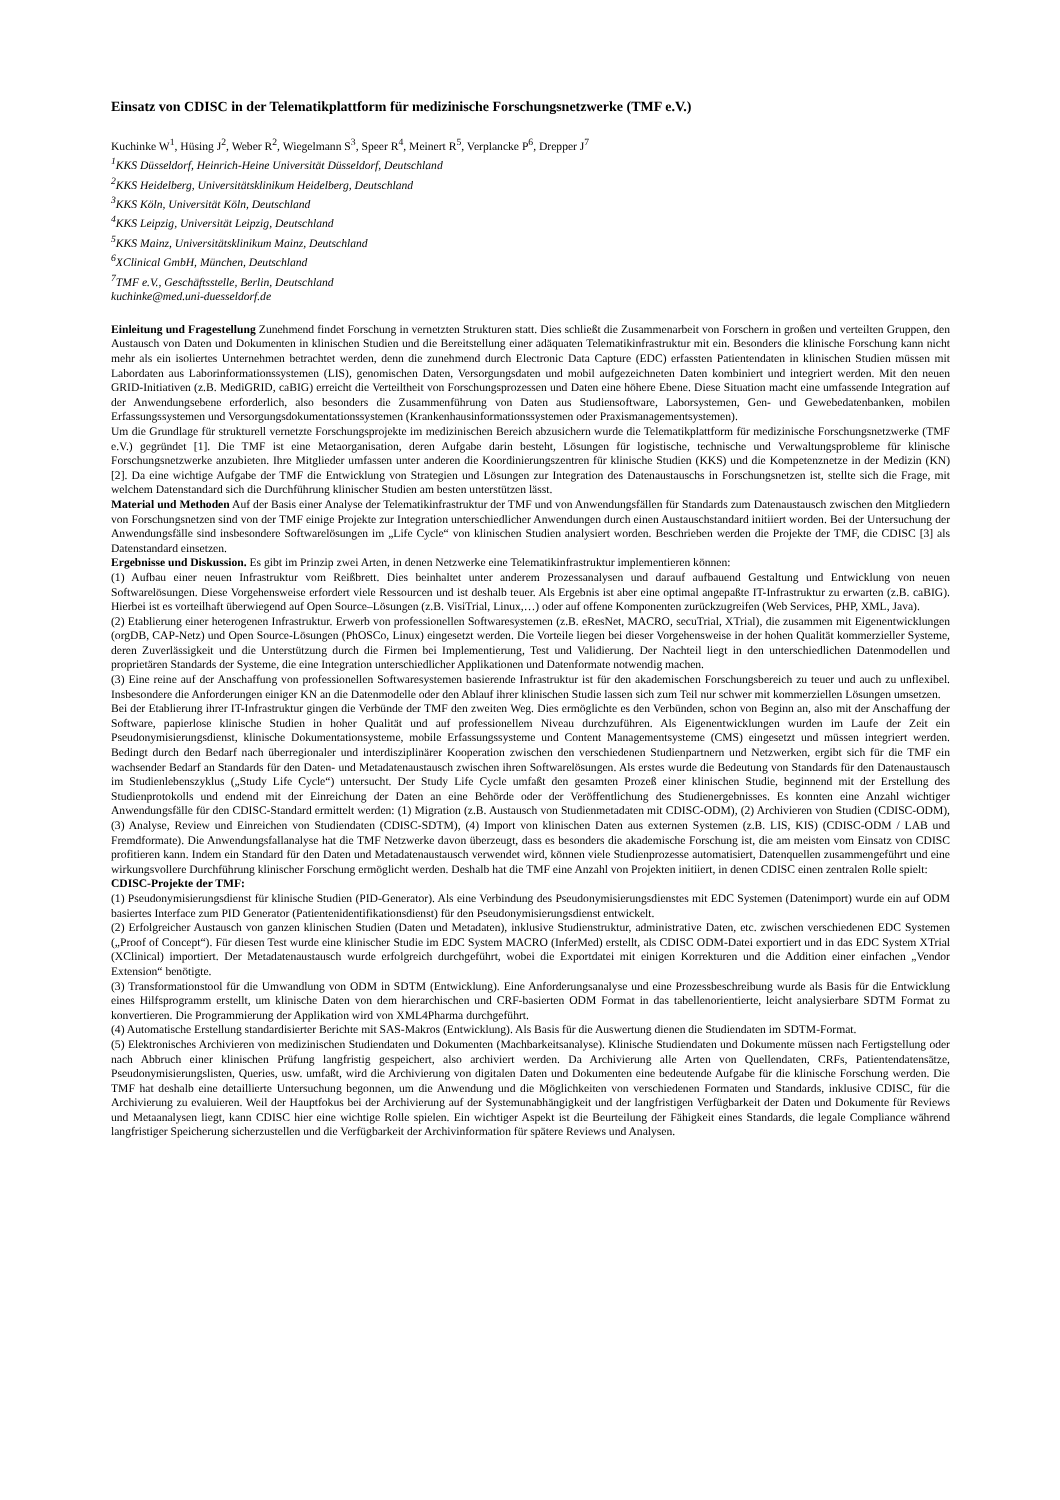Einsatz von CDISC in der Telematikplattform für medizinische Forschungsnetzwerke (TMF e.V.)
Kuchinke W<sup>1</sup>, Hüsing J<sup>2</sup>, Weber R<sup>2</sup>, Wiegelmann S<sup>3</sup>, Speer R<sup>4</sup>, Meinert R<sup>5</sup>, Verplancke P<sup>6</sup>, Drepper J<sup>7</sup>
<sup>1</sup> KKS Düsseldorf, Heinrich-Heine Universität Düsseldorf, Deutschland
<sup>2</sup> KKS Heidelberg, Universitätsklinikum Heidelberg, Deutschland
<sup>3</sup> KKS Köln, Universität Köln, Deutschland
<sup>4</sup> KKS Leipzig, Universität Leipzig, Deutschland
<sup>5</sup> KKS Mainz, Universitätsklinikum Mainz, Deutschland
<sup>6</sup> XClinical GmbH, München, Deutschland
<sup>7</sup> TMF e.V., Geschäftsstelle, Berlin, Deutschland
kuchinke@med.uni-duesseldorf.de
Einleitung und Fragestellung Zunehmend findet Forschung in vernetzten Strukturen statt. Dies schließt die Zusammenarbeit von Forschern in großen und verteilten Gruppen, den Austausch von Daten und Dokumenten in klinischen Studien und die Bereitstellung einer adäquaten Telematikinfrastruktur mit ein. Besonders die klinische Forschung kann nicht mehr als ein isoliertes Unternehmen betrachtet werden, denn die zunehmend durch Electronic Data Capture (EDC) erfassten Patientendaten in klinischen Studien müssen mit Labordaten aus Laborinformationssystemen (LIS), genomischen Daten, Versorgungsdaten und mobil aufgezeichneten Daten kombiniert und integriert werden. Mit den neuen GRID-Initiativen (z.B. MediGRID, caBIG) erreicht die Verteiltheit von Forschungsprozessen und Daten eine höhere Ebene. Diese Situation macht eine umfassende Integration auf der Anwendungsebene erforderlich, also besonders die Zusammenführung von Daten aus Studiensoftware, Laborsystemen, Gen- und Gewebedatenbanken, mobilen Erfassungssystemen und Versorgungsdokumentationssystemen (Krankenhausinformationssystemen oder Praxismanagementsystemen).
Um die Grundlage für strukturell vernetzte Forschungsprojekte im medizinischen Bereich abzusichern wurde die Telematikplattform für medizinische Forschungsnetzwerke (TMF e.V.) gegründet [1]. Die TMF ist eine Metaorganisation, deren Aufgabe darin besteht, Lösungen für logistische, technische und Verwaltungsprobleme für klinische Forschungsnetzwerke anzubieten. Ihre Mitglieder umfassen unter anderen die Koordinierungszentren für klinische Studien (KKS) und die Kompetenznetze in der Medizin (KN) [2]. Da eine wichtige Aufgabe der TMF die Entwicklung von Strategien und Lösungen zur Integration des Datenaustauschs in Forschungsnetzen ist, stellte sich die Frage, mit welchem Datenstandard sich die Durchführung klinischer Studien am besten unterstützen lässt.
Material und Methoden Auf der Basis einer Analyse der Telematikinfrastruktur der TMF und von Anwendungsfällen für Standards zum Datenaustausch zwischen den Mitgliedern von Forschungsnetzen sind von der TMF einige Projekte zur Integration unterschiedlicher Anwendungen durch einen Austauschstandard initiiert worden. Bei der Untersuchung der Anwendungsfälle sind insbesondere Softwarelösungen im „Life Cycle“ von klinischen Studien analysiert worden. Beschrieben werden die Projekte der TMF, die CDISC [3] als Datenstandard einsetzen.
Ergebnisse und Diskussion. Es gibt im Prinzip zwei Arten, in denen Netzwerke eine Telematikinfrastruktur implementieren können:
(1) Aufbau einer neuen Infrastruktur vom Reißbrett. Dies beinhaltet unter anderem Prozessanalysen und darauf aufbauend Gestaltung und Entwicklung von neuen Softwarelösungen. Diese Vorgehensweise erfordert viele Ressourcen und ist deshalb teuer. Als Ergebnis ist aber eine optimal angepaßte IT-Infrastruktur zu erwarten (z.B. caBIG). Hierbei ist es vorteilhaft überwiegend auf Open Source–Lösungen (z.B. VisiTrial, Linux,…) oder auf offene Komponenten zurückzugreifen (Web Services, PHP, XML, Java).
(2) Etablierung einer heterogenen Infrastruktur. Erwerb von professionellen Softwaresystemen (z.B. eResNet, MACRO, secuTrial, XTrial), die zusammen mit Eigenentwicklungen (orgDB, CAP-Netz) und Open Source-Lösungen (PhOSCo, Linux) eingesetzt werden. Die Vorteile liegen bei dieser Vorgehensweise in der hohen Qualität kommerzieller Systeme, deren Zuverlässigkeit und die Unterstützung durch die Firmen bei Implementierung, Test und Validierung. Der Nachteil liegt in den unterschiedlichen Datenmodellen und proprietären Standards der Systeme, die eine Integration unterschiedlicher Applikationen und Datenformate notwendig machen.
(3) Eine reine auf der Anschaffung von professionellen Softwaresystemen basierende Infrastruktur ist für den akademischen Forschungsbereich zu teuer und auch zu unflexibel. Insbesondere die Anforderungen einiger KN an die Datenmodelle oder den Ablauf ihrer klinischen Studie lassen sich zum Teil nur schwer mit kommerziellen Lösungen umsetzen.
Bei der Etablierung ihrer IT-Infrastruktur gingen die Verbünde der TMF den zweiten Weg. Dies ermöglichte es den Verbünden, schon von Beginn an, also mit der Anschaffung der Software, papierlose klinische Studien in hoher Qualität und auf professionellem Niveau durchzuführen. Als Eigenentwicklungen wurden im Laufe der Zeit ein Pseudonymisierungsdienst, klinische Dokumentationsysteme, mobile Erfassungssysteme und Content Managementsysteme (CMS) eingesetzt und müssen integriert werden. Bedingt durch den Bedarf nach überregionaler und interdisziplinärer Kooperation zwischen den verschiedenen Studienpartnern und Netzwerken, ergibt sich für die TMF ein wachsender Bedarf an Standards für den Daten- und Metadatenaustausch zwischen ihren Softwarelösungen. Als erstes wurde die Bedeutung von Standards für den Datenaustausch im Studienlebenszyklus („Study Life Cycle“) untersucht. Der Study Life Cycle umfaßt den gesamten Prozeß einer klinischen Studie, beginnend mit der Erstellung des Studienprotokolls und endend mit der Einreichung der Daten an eine Behörde oder der Veröffentlichung des Studienergebnisses. Es konnten eine Anzahl wichtiger Anwendungsfälle für den CDISC-Standard ermittelt werden: (1) Migration (z.B. Austausch von Studienmetadaten mit CDISC-ODM), (2) Archivieren von Studien (CDISC-ODM), (3) Analyse, Review und Einreichen von Studiendaten (CDISC-SDTM), (4) Import von klinischen Daten aus externen Systemen (z.B. LIS, KIS) (CDISC-ODM / LAB und Fremdformate). Die Anwendungsfallanalyse hat die TMF Netzwerke davon überzeugt, dass es besonders die akademische Forschung ist, die am meisten vom Einsatz von CDISC profitieren kann. Indem ein Standard für den Daten und Metadatenaustausch verwendet wird, können viele Studienprozesse automatisiert, Datenquellen zusammengeführt und eine wirkungsvollere Durchführung klinischer Forschung ermöglicht werden. Deshalb hat die TMF eine Anzahl von Projekten initiiert, in denen CDISC einen zentralen Rolle spielt:
CDISC-Projekte der TMF:
(1) Pseudonymisierungsdienst für klinische Studien (PID-Generator). Als eine Verbindung des Pseudonymisierungsdienstes mit EDC Systemen (Datenimport) wurde ein auf ODM basiertes Interface zum PID Generator (Patientenidentifikationsdienst) für den Pseudonymisierungsdienst entwickelt.
(2) Erfolgreicher Austausch von ganzen klinischen Studien (Daten und Metadaten), inklusive Studienstruktur, administrative Daten, etc. zwischen verschiedenen EDC Systemen („Proof of Concept“). Für diesen Test wurde eine klinischer Studie im EDC System MACRO (InferMed) erstellt, als CDISC ODM-Datei exportiert und in das EDC System XTrial (XClinical) importiert. Der Metadatenaustausch wurde erfolgreich durchgeführt, wobei die Exportdatei mit einigen Korrekturen und die Addition einer einfachen „Vendor Extension“ benötigte.
(3) Transformationstool für die Umwandlung von ODM in SDTM (Entwicklung). Eine Anforderungsanalyse und eine Prozessbeschreibung wurde als Basis für die Entwicklung eines Hilfsprogramm erstellt, um klinische Daten von dem hierarchischen und CRF-basierten ODM Format in das tabellenorientierte, leicht analysierbare SDTM Format zu konvertieren. Die Programmierung der Applikation wird von XML4Pharma durchgeführt.
(4) Automatische Erstellung standardisierter Berichte mit SAS-Makros (Entwicklung). Als Basis für die Auswertung dienen die Studiendaten im SDTM-Format.
(5) Elektronisches Archivieren von medizinischen Studiendaten und Dokumenten (Machbarkeitsanalyse). Klinische Studiendaten und Dokumente müssen nach Fertigstellung oder nach Abbruch einer klinischen Prüfung langfristig gespeichert, also archiviert werden. Da Archivierung alle Arten von Quellendaten, CRFs, Patientendatensätze, Pseudonymisierungslisten, Queries, usw. umfaßt, wird die Archivierung von digitalen Daten und Dokumenten eine bedeutende Aufgabe für die klinische Forschung werden. Die TMF hat deshalb eine detaillierte Untersuchung begonnen, um die Anwendung und die Möglichkeiten von verschiedenen Formaten und Standards, inklusive CDISC, für die Archivierung zu evaluieren. Weil der Hauptfokus bei der Archivierung auf der Systemunabhängigkeit und der langfristigen Verfügbarkeit der Daten und Dokumente für Reviews und Metaanalysen liegt, kann CDISC hier eine wichtige Rolle spielen. Ein wichtiger Aspekt ist die Beurteilung der Fähigkeit eines Standards, die legale Compliance während langfristiger Speicherung sicherzustellen und die Verfügbarkeit der Archivinformation für spätere Reviews und Analysen.